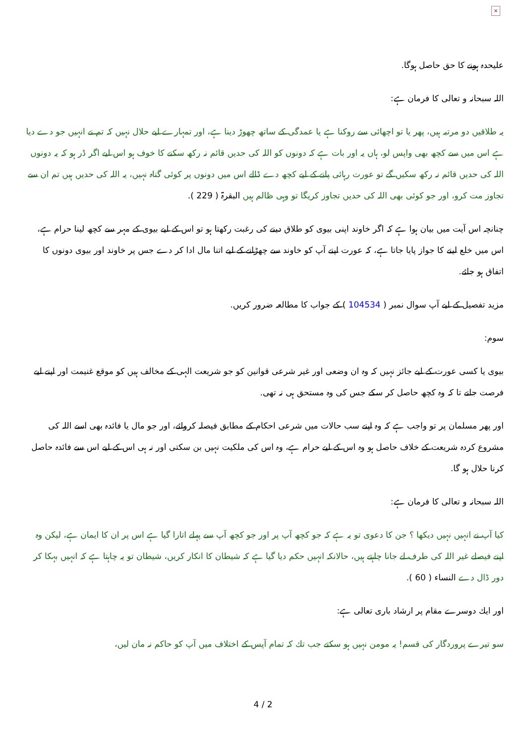×
علیحدہ ہونے كا حق حاصل ہوگا.
اللہ سبحانہ و تعالی كا فرمان ہے:
یہ طلاقیں دو مرتبہ ہیں، پھر یا تو اچھائی سے روكنا ہے یا عمدگی كے ساتھ چھوڑ دینا ہے، اور تمہارے لیے حلال نہیں كہ تم نے انہیں جو دے دیا ہے اس میں سے كچھ بھی واپس لو، ہاں یہ اور بات ہے كہ دونوں كو اللہ كی حدیں قائم نہ ركھ سكنے كا خوف ہو اس لیے اگر ڈر ہو كہ یہ دونوں اللہ كی حدیں قائم نہ ركھ سكیں گے تو عورت رہائی پانے كے لیے كچھ دے ڈالے اس میں دونوں پر كوئی گناہ نہیں، یہ اللہ كی حدیں ہیں تم ان سے تجاوز مت كرو، اور جو كوئی بھی اللہ كی حدیں تجاوز كریگا تو وہی ظالم ہیں البقرۃ ( 229 ).
چنانچہ اس آیت میں بیان ہوا ہے كہ اگر خاوند اپنی بیوی كو طلاق دینے كی رغبت ركھتا ہو تو اس كے لیے بیوی كے مہر سے كچھ لینا حرام ہے، اس میں خلع لینے كا جواز پایا جاتا ہے، كہ عورت اپنے آپ كو خاوند سے چھڑانے كے لیے اتنا مال ادا كر دے جس پر خاوند اور بیوی دونوں كا اتفاق ہو جائے.
مزید تفصیل كے لیے آپ سوال نمبر ( 104534 ) كے جواب كا مطالعہ ضرور كریں.
سوم:
بیوی یا كسی عورت كے لیے جائز نہیں كہ وہ ان وضعی اور غیر شرعی قوانین كو جو شریعت الہی كے مخالف ہیں كو موقع غنیمت اور اپنے لیے فرصت جانے تا كہ وہ كچھ حاصل كر سكے جس كی وہ مستحق ہی نہ تھی.
اور پھر مسلمان پر تو واجب ہے كہ وہ اپنے سب حالات میں شرعی احكام كے مطابق فیصلہ كروائے، اور جو مال یا فائدہ بھی اسے اللہ كی مشروع كردہ شریعت كے خلاف حاصل ہو وہ اس كے لیے حرام ہے، وہ اس كی ملكیت نہیں بن سكتی اور نہ ہی اس كے لیے اس سے فائدہ حاصل كرنا حلال ہو گا.
اللہ سبحانہ و تعالی كا فرمان ہے:
كیا آپ نے انہیں نہیں دیكھا ؟ جن كا دعوی تو یہ ہے كہ جو كچھ آپ پر اور جو كچھ آپ سے پہلے اتارا گیا ہے اس پر ان كا ایمان ہے، لیكن وہ اپنے فیصلے غیر اللہ كی طرف لے جانا چاہتے ہیں، حالانكہ انہیں حكم دیا گیا ہے كہ شیطان كا انكار كریں، شیطان تو یہ چاہتا ہے كہ انہیں بہكا كر دور ڈال دے النساء ( 60 ).
اور ایك دوسرے مقام پر ارشاد باری تعالی ہے:
سو تیرے پروردگار كی قسم! یہ مومن نہیں ہو سكتے جب تك كہ تمام آپس كے اختلاف میں آپ كو حاكم نہ مان لیں،
4 / 2